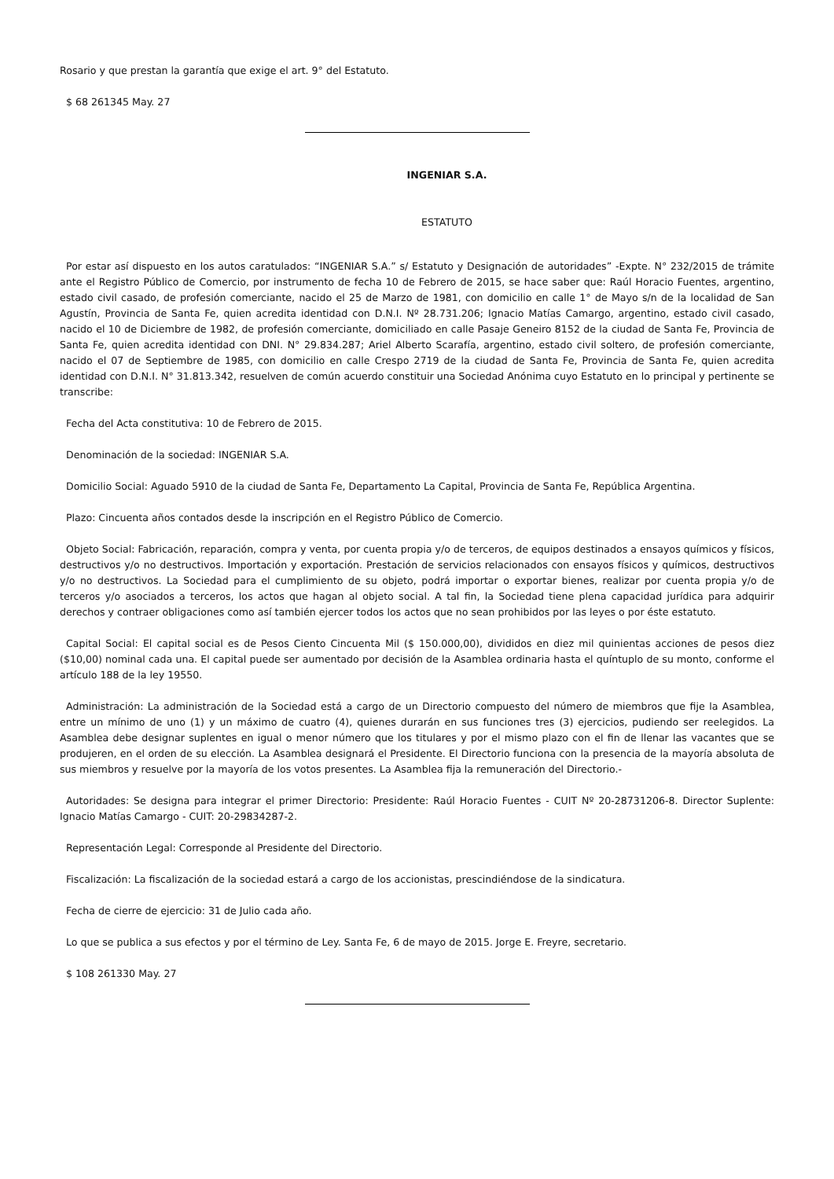Rosario y que prestan la garantía que exige el art. 9° del Estatuto.
$ 68 261345 May. 27
INGENIAR S.A.
ESTATUTO
Por estar así dispuesto en los autos caratulados: “INGENIAR S.A.” s/ Estatuto y Designación de autoridades” -Expte. N° 232/2015 de trámite ante el Registro Público de Comercio, por instrumento de fecha 10 de Febrero de 2015, se hace saber que: Raúl Horacio Fuentes, argentino, estado civil casado, de profesión comerciante, nacido el 25 de Marzo de 1981, con domicilio en calle 1° de Mayo s/n de la localidad de San Agustín, Provincia de Santa Fe, quien acredita identidad con D.N.I. Nº 28.731.206; Ignacio Matías Camargo, argentino, estado civil casado, nacido el 10 de Diciembre de 1982, de profesión comerciante, domiciliado en calle Pasaje Geneiro 8152 de la ciudad de Santa Fe, Provincia de Santa Fe, quien acredita identidad con DNI. N° 29.834.287; Ariel Alberto Scarafía, argentino, estado civil soltero, de profesión comerciante, nacido el 07 de Septiembre de 1985, con domicilio en calle Crespo 2719 de la ciudad de Santa Fe, Provincia de Santa Fe, quien acredita identidad con D.N.I. N° 31.813.342, resuelven de común acuerdo constituir una Sociedad Anónima cuyo Estatuto en lo principal y pertinente se transcribe:
Fecha del Acta constitutiva: 10 de Febrero de 2015.
Denominación de la sociedad: INGENIAR S.A.
Domicilio Social: Aguado 5910 de la ciudad de Santa Fe, Departamento La Capital, Provincia de Santa Fe, República Argentina.
Plazo: Cincuenta años contados desde la inscripción en el Registro Público de Comercio.
Objeto Social: Fabricación, reparación, compra y venta, por cuenta propia y/o de terceros, de equipos destinados a ensayos químicos y físicos, destructivos y/o no destructivos. Importación y exportación. Prestación de servicios relacionados con ensayos físicos y químicos, destructivos y/o no destructivos. La Sociedad para el cumplimiento de su objeto, podrá importar o exportar bienes, realizar por cuenta propia y/o de terceros y/o asociados a terceros, los actos que hagan al objeto social. A tal fin, la Sociedad tiene plena capacidad jurídica para adquirir derechos y contraer obligaciones como así también ejercer todos los actos que no sean prohibidos por las leyes o por éste estatuto.
Capital Social: El capital social es de Pesos Ciento Cincuenta Mil ($ 150.000,00), divididos en diez mil quinientas acciones de pesos diez ($10,00) nominal cada una. El capital puede ser aumentado por decisión de la Asamblea ordinaria hasta el quíntuplo de su monto, conforme el artículo 188 de la ley 19550.
Administración: La administración de la Sociedad está a cargo de un Directorio compuesto del número de miembros que fije la Asamblea, entre un mínimo de uno (1) y un máximo de cuatro (4), quienes durarán en sus funciones tres (3) ejercicios, pudiendo ser reelegidos. La Asamblea debe designar suplentes en igual o menor número que los titulares y por el mismo plazo con el fin de llenar las vacantes que se produjeren, en el orden de su elección. La Asamblea designará el Presidente. El Directorio funciona con la presencia de la mayoría absoluta de sus miembros y resuelve por la mayoría de los votos presentes. La Asamblea fija la remuneración del Directorio.-
Autoridades: Se designa para integrar el primer Directorio: Presidente: Raúl Horacio Fuentes - CUIT Nº 20-28731206-8. Director Suplente: Ignacio Matías Camargo - CUIT: 20-29834287-2.
Representación Legal: Corresponde al Presidente del Directorio.
Fiscalización: La fiscalización de la sociedad estará a cargo de los accionistas, prescindiéndose de la sindicatura.
Fecha de cierre de ejercicio: 31 de Julio cada año.
Lo que se publica a sus efectos y por el término de Ley. Santa Fe, 6 de mayo de 2015. Jorge E. Freyre, secretario.
$ 108 261330 May. 27